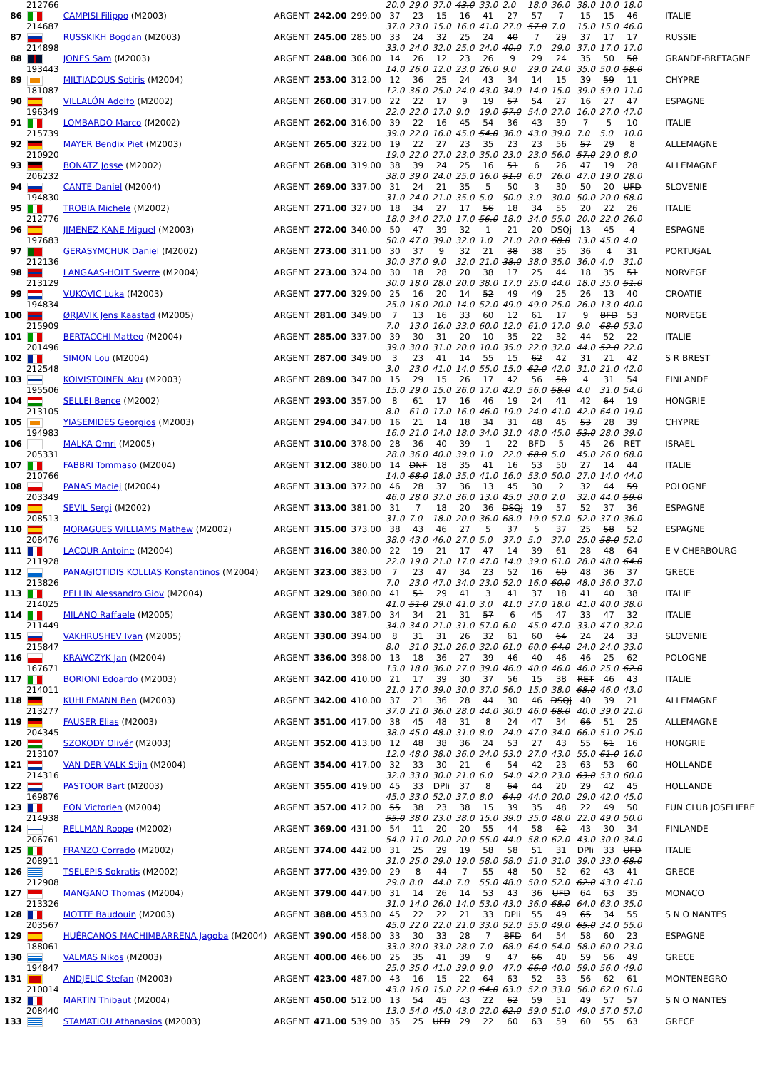| | 212766 | | | | | 20.0 | 29.0 | 37.0 | 43.0 | 33.0 | 2.0 | 18.0 | 36.0 | 38.0 | 10.0 | 18.0 | |
| 86 | | CAMPISI Filippo (M2003) | ARGENT | 242.00 | 299.00 | 37 | 23 | 15 | 16 | 41 | 27 | 57 | 7 | 15 | 15 | 46 | ITALIE |
| | 214687 | | | | | 37.0 | 23.0 | 15.0 | 16.0 | 41.0 | 27.0 | 57.0 | 7.0 | 15.0 | 15.0 | 46.0 | |
| 87 | | RUSSKIKH Bogdan (M2003) | ARGENT | 245.00 | 285.00 | 33 | 24 | 32 | 25 | 24 | 40 | 7 | 29 | 37 | 17 | 17 | RUSSIE |
| | 214898 | | | | | 33.0 | 24.0 | 32.0 | 25.0 | 24.0 | 40.0 | 7.0 | 29.0 | 37.0 | 17.0 | 17.0 | |
| 88 | | JONES Sam (M2003) | ARGENT | 248.00 | 306.00 | 14 | 26 | 12 | 23 | 26 | 9 | 29 | 24 | 35 | 50 | 58 | GRANDE-BRETAGNE |
| | 193443 | | | | | 14.0 | 26.0 | 12.0 | 23.0 | 26.0 | 9.0 | 29.0 | 24.0 | 35.0 | 50.0 | 58.0 | |
| 89 | | MILTIADOUS Sotiris (M2004) | ARGENT | 253.00 | 312.00 | 12 | 36 | 25 | 24 | 43 | 34 | 14 | 15 | 39 | 59 | 11 | CHYPRE |
| | 181087 | | | | | 12.0 | 36.0 | 25.0 | 24.0 | 43.0 | 34.0 | 14.0 | 15.0 | 39.0 | 59.0 | 11.0 | |
| 90 | | VILLALÓN Adolfo (M2002) | ARGENT | 260.00 | 317.00 | 22 | 22 | 17 | 9 | 19 | 57 | 54 | 27 | 16 | 27 | 47 | ESPAGNE |
| | 196349 | | | | | 22.0 | 22.0 | 17.0 | 9.0 | 19.0 | 57.0 | 54.0 | 27.0 | 16.0 | 27.0 | 47.0 | |
| 91 | | LOMBARDO Marco (M2002) | ARGENT | 262.00 | 316.00 | 39 | 22 | 16 | 45 | 54 | 36 | 43 | 39 | 7 | 5 | 10 | ITALIE |
| | 215739 | | | | | 39.0 | 22.0 | 16.0 | 45.0 | 54.0 | 36.0 | 43.0 | 39.0 | 7.0 | 5.0 | 10.0 | |
| 92 | | MAYER Bendix Piet (M2003) | ARGENT | 265.00 | 322.00 | 19 | 22 | 27 | 23 | 35 | 23 | 23 | 56 | 57 | 29 | 8 | ALLEMAGNE |
| | 210920 | | | | | 19.0 | 22.0 | 27.0 | 23.0 | 35.0 | 23.0 | 23.0 | 56.0 | 57.0 | 29.0 | 8.0 | |
| 93 | | BONATZ Josse (M2002) | ARGENT | 268.00 | 319.00 | 38 | 39 | 24 | 25 | 16 | 51 | 6 | 26 | 47 | 19 | 28 | ALLEMAGNE |
| | 206232 | | | | | 38.0 | 39.0 | 24.0 | 25.0 | 16.0 | 51.0 | 6.0 | 26.0 | 47.0 | 19.0 | 28.0 | |
| 94 | | CANTE Daniel (M2004) | ARGENT | 269.00 | 337.00 | 31 | 24 | 21 | 35 | 5 | 50 | 3 | 30 | 50 | 20 | UFD | SLOVENIE |
| | 194830 | | | | | 31.0 | 24.0 | 21.0 | 35.0 | 5.0 | 50.0 | 3.0 | 30.0 | 50.0 | 20.0 | 68.0 | |
| 95 | | TROBIA Michele (M2002) | ARGENT | 271.00 | 327.00 | 18 | 34 | 27 | 17 | 56 | 18 | 34 | 55 | 20 | 22 | 26 | ITALIE |
| | 212776 | | | | | 18.0 | 34.0 | 27.0 | 17.0 | 56.0 | 18.0 | 34.0 | 55.0 | 20.0 | 22.0 | 26.0 | |
| 96 | | JIMÉNEZ KANE Miguel (M2003) | ARGENT | 272.00 | 340.00 | 50 | 47 | 39 | 32 | 1 | 21 | 20 | DSQj | 13 | 45 | 4 | ESPAGNE |
| | 197683 | | | | | 50.0 | 47.0 | 39.0 | 32.0 | 1.0 | 21.0 | 20.0 | 68.0 | 13.0 | 45.0 | 4.0 | |
| 97 | | GERASYMCHUK Daniel (M2002) | ARGENT | 273.00 | 311.00 | 30 | 37 | 9 | 32 | 21 | 38 | 38 | 35 | 36 | 4 | 31 | PORTUGAL |
| | 212136 | | | | | 30.0 | 37.0 | 9.0 | 32.0 | 21.0 | 38.0 | 38.0 | 35.0 | 36.0 | 4.0 | 31.0 | |
| 98 | | LANGAAS-HOLT Sverre (M2004) | ARGENT | 273.00 | 324.00 | 30 | 18 | 28 | 20 | 38 | 17 | 25 | 44 | 18 | 35 | 51 | NORVEGE |
| | 213129 | | | | | 30.0 | 18.0 | 28.0 | 20.0 | 38.0 | 17.0 | 25.0 | 44.0 | 18.0 | 35.0 | 51.0 | |
| 99 | | VUKOVIC Luka (M2003) | ARGENT | 277.00 | 329.00 | 25 | 16 | 20 | 14 | 52 | 49 | 49 | 25 | 26 | 13 | 40 | CROATIE |
| | 194834 | | | | | 25.0 | 16.0 | 20.0 | 14.0 | 52.0 | 49.0 | 49.0 | 25.0 | 26.0 | 13.0 | 40.0 | |
| 100 | | ØRJAVIK Jens Kaastad (M2005) | ARGENT | 281.00 | 349.00 | 7 | 13 | 16 | 33 | 60 | 12 | 61 | 17 | 9 | BFD | 53 | NORVEGE |
| | 215909 | | | | | 7.0 | 13.0 | 16.0 | 33.0 | 60.0 | 12.0 | 61.0 | 17.0 | 9.0 | 68.0 | 53.0 | |
| 101 | | BERTACCHI Matteo (M2004) | ARGENT | 285.00 | 337.00 | 39 | 30 | 31 | 20 | 10 | 35 | 22 | 32 | 44 | 52 | 22 | ITALIE |
| | 201496 | | | | | 39.0 | 30.0 | 31.0 | 20.0 | 10.0 | 35.0 | 22.0 | 32.0 | 44.0 | 52.0 | 22.0 | |
| 102 | | SIMON Lou (M2004) | ARGENT | 287.00 | 349.00 | 3 | 23 | 41 | 14 | 55 | 15 | 62 | 42 | 31 | 21 | 42 | S R BREST |
| | 212548 | | | | | 3.0 | 23.0 | 41.0 | 14.0 | 55.0 | 15.0 | 62.0 | 42.0 | 31.0 | 21.0 | 42.0 | |
| 103 | | KOIVISTOINEN Aku (M2003) | ARGENT | 289.00 | 347.00 | 15 | 29 | 15 | 26 | 17 | 42 | 56 | 58 | 4 | 31 | 54 | FINLANDE |
| | 195506 | | | | | 15.0 | 29.0 | 15.0 | 26.0 | 17.0 | 42.0 | 56.0 | 58.0 | 4.0 | 31.0 | 54.0 | |
| 104 | | SELLEI Bence (M2002) | ARGENT | 293.00 | 357.00 | 8 | 61 | 17 | 16 | 46 | 19 | 24 | 41 | 42 | 64 | 19 | HONGRIE |
| | 213105 | | | | | 8.0 | 61.0 | 17.0 | 16.0 | 46.0 | 19.0 | 24.0 | 41.0 | 42.0 | 64.0 | 19.0 | |
| 105 | | YIASEMIDES Georgios (M2003) | ARGENT | 294.00 | 347.00 | 16 | 21 | 14 | 18 | 34 | 31 | 48 | 45 | 53 | 28 | 39 | CHYPRE |
| | 194983 | | | | | 16.0 | 21.0 | 14.0 | 18.0 | 34.0 | 31.0 | 48.0 | 45.0 | 53.0 | 28.0 | 39.0 | |
| 106 | | MALKA Omri (M2005) | ARGENT | 310.00 | 378.00 | 28 | 36 | 40 | 39 | 1 | 22 | BFD | 5 | 45 | 26 | RET | ISRAEL |
| | 205331 | | | | | 28.0 | 36.0 | 40.0 | 39.0 | 1.0 | 22.0 | 68.0 | 5.0 | 45.0 | 26.0 | 68.0 | |
| 107 | | FABBRI Tommaso (M2004) | ARGENT | 312.00 | 380.00 | 14 | DNF | 18 | 35 | 41 | 16 | 53 | 50 | 27 | 14 | 44 | ITALIE |
| | 210766 | | | | | 14.0 | 68.0 | 18.0 | 35.0 | 41.0 | 16.0 | 53.0 | 50.0 | 27.0 | 14.0 | 44.0 | |
| 108 | | PANAS Maciej (M2004) | ARGENT | 313.00 | 372.00 | 46 | 28 | 37 | 36 | 13 | 45 | 30 | 2 | 32 | 44 | 59 | POLOGNE |
| | 203349 | | | | | 46.0 | 28.0 | 37.0 | 36.0 | 13.0 | 45.0 | 30.0 | 2.0 | 32.0 | 44.0 | 59.0 | |
| 109 | | SEVIL Sergi (M2002) | ARGENT | 313.00 | 381.00 | 31 | 7 | 18 | 20 | 36 | DSQj | 19 | 57 | 52 | 37 | 36 | ESPAGNE |
| | 208513 | | | | | 31.0 | 7.0 | 18.0 | 20.0 | 36.0 | 68.0 | 19.0 | 57.0 | 52.0 | 37.0 | 36.0 | |
| 110 | | MORAGUES WILLIAMS Mathew (M2002) | ARGENT | 315.00 | 373.00 | 38 | 43 | 46 | 27 | 5 | 37 | 5 | 37 | 25 | 58 | 52 | ESPAGNE |
| | 208476 | | | | | 38.0 | 43.0 | 46.0 | 27.0 | 5.0 | 37.0 | 5.0 | 37.0 | 25.0 | 58.0 | 52.0 | |
| 111 | | LACOUR Antoine (M2004) | ARGENT | 316.00 | 380.00 | 22 | 19 | 21 | 17 | 47 | 14 | 39 | 61 | 28 | 48 | 64 | E V CHERBOURG |
| | 211928 | | | | | 22.0 | 19.0 | 21.0 | 17.0 | 47.0 | 14.0 | 39.0 | 61.0 | 28.0 | 48.0 | 64.0 | |
| 112 | | PANAGIOTIDIS KOLLIAS Konstantinos (M2004) | ARGENT | 323.00 | 383.00 | 7 | 23 | 47 | 34 | 23 | 52 | 16 | 60 | 48 | 36 | 37 | GRECE |
| | 213826 | | | | | 7.0 | 23.0 | 47.0 | 34.0 | 23.0 | 52.0 | 16.0 | 60.0 | 48.0 | 36.0 | 37.0 | |
| 113 | | PELLIN Alessandro Giov (M2004) | ARGENT | 329.00 | 380.00 | 41 | 51 | 29 | 41 | 3 | 41 | 37 | 18 | 41 | 40 | 38 | ITALIE |
| | 214025 | | | | | 41.0 | 51.0 | 29.0 | 41.0 | 3.0 | 41.0 | 37.0 | 18.0 | 41.0 | 40.0 | 38.0 | |
| 114 | | MILANO Raffaele (M2005) | ARGENT | 330.00 | 387.00 | 34 | 34 | 21 | 31 | 57 | 6 | 45 | 47 | 33 | 47 | 32 | ITALIE |
| | 211449 | | | | | 34.0 | 34.0 | 21.0 | 31.0 | 57.0 | 6.0 | 45.0 | 47.0 | 33.0 | 47.0 | 32.0 | |
| 115 | | VAKHRUSHEV Ivan (M2005) | ARGENT | 330.00 | 394.00 | 8 | 31 | 31 | 26 | 32 | 61 | 60 | 64 | 24 | 24 | 33 | SLOVENIE |
| | 215847 | | | | | 8.0 | 31.0 | 31.0 | 26.0 | 32.0 | 61.0 | 60.0 | 64.0 | 24.0 | 24.0 | 33.0 | |
| 116 | | KRAWCZYK Jan (M2004) | ARGENT | 336.00 | 398.00 | 13 | 18 | 36 | 27 | 39 | 46 | 40 | 46 | 46 | 25 | 62 | POLOGNE |
| | 167671 | | | | | 13.0 | 18.0 | 36.0 | 27.0 | 39.0 | 46.0 | 40.0 | 46.0 | 46.0 | 25.0 | 62.0 | |
| 117 | | BORIONI Edoardo (M2003) | ARGENT | 342.00 | 410.00 | 21 | 17 | 39 | 30 | 37 | 56 | 15 | 38 | RET | 46 | 43 | ITALIE |
| | 214011 | | | | | 21.0 | 17.0 | 39.0 | 30.0 | 37.0 | 56.0 | 15.0 | 38.0 | 68.0 | 46.0 | 43.0 | |
| 118 | | KUHLEMANN Ben (M2003) | ARGENT | 342.00 | 410.00 | 37 | 21 | 36 | 28 | 44 | 30 | 46 | DSQj | 40 | 39 | 21 | ALLEMAGNE |
| | 213277 | | | | | 37.0 | 21.0 | 36.0 | 28.0 | 44.0 | 30.0 | 46.0 | 68.0 | 40.0 | 39.0 | 21.0 | |
| 119 | | FAUSER Elias (M2003) | ARGENT | 351.00 | 417.00 | 38 | 45 | 48 | 31 | 8 | 24 | 47 | 34 | 66 | 51 | 25 | ALLEMAGNE |
| | 204345 | | | | | 38.0 | 45.0 | 48.0 | 31.0 | 8.0 | 24.0 | 47.0 | 34.0 | 66.0 | 51.0 | 25.0 | |
| 120 | | SZOKODY Olivér (M2003) | ARGENT | 352.00 | 413.00 | 12 | 48 | 38 | 36 | 24 | 53 | 27 | 43 | 55 | 61 | 16 | HONGRIE |
| | 213107 | | | | | 12.0 | 48.0 | 38.0 | 36.0 | 24.0 | 53.0 | 27.0 | 43.0 | 55.0 | 61.0 | 16.0 | |
| 121 | | VAN DER VALK Stijn (M2004) | ARGENT | 354.00 | 417.00 | 32 | 33 | 30 | 21 | 6 | 54 | 42 | 23 | 63 | 53 | 60 | HOLLANDE |
| | 214316 | | | | | 32.0 | 33.0 | 30.0 | 21.0 | 6.0 | 54.0 | 42.0 | 23.0 | 63.0 | 53.0 | 60.0 | |
| 122 | | PASTOOR Bart (M2003) | ARGENT | 355.00 | 419.00 | 45 | 33 | DPIi | 37 | 8 | 64 | 44 | 20 | 29 | 42 | 45 | HOLLANDE |
| | 169876 | | | | | 45.0 | 33.0 | 52.0 | 37.0 | 8.0 | 64.0 | 44.0 | 20.0 | 29.0 | 42.0 | 45.0 | |
| 123 | | EON Victorien (M2004) | ARGENT | 357.00 | 412.00 | 55 | 38 | 23 | 38 | 15 | 39 | 35 | 48 | 22 | 49 | 50 | FUN CLUB JOSELIERE |
| | 214938 | | | | | 55.0 | 38.0 | 23.0 | 38.0 | 15.0 | 39.0 | 35.0 | 48.0 | 22.0 | 49.0 | 50.0 | |
| 124 | | RELLMAN Roope (M2002) | ARGENT | 369.00 | 431.00 | 54 | 11 | 20 | 20 | 55 | 44 | 58 | 62 | 43 | 30 | 34 | FINLANDE |
| | 206761 | | | | | 54.0 | 11.0 | 20.0 | 20.0 | 55.0 | 44.0 | 58.0 | 62.0 | 43.0 | 30.0 | 34.0 | |
| 125 | | FRANZO Corrado (M2002) | ARGENT | 374.00 | 442.00 | 31 | 25 | 29 | 19 | 58 | 58 | 51 | 31 | DPIi | 33 | UFD | ITALIE |
| | 208911 | | | | | 31.0 | 25.0 | 29.0 | 19.0 | 58.0 | 58.0 | 51.0 | 31.0 | 39.0 | 33.0 | 68.0 | |
| 126 | | TSELEPIS Sokratis (M2002) | ARGENT | 377.00 | 439.00 | 29 | 8 | 44 | 7 | 55 | 48 | 50 | 52 | 62 | 43 | 41 | GRECE |
| | 212908 | | | | | 29.0 | 8.0 | 44.0 | 7.0 | 55.0 | 48.0 | 50.0 | 52.0 | 62.0 | 43.0 | 41.0 | |
| 127 | | MANGANO Thomas (M2004) | ARGENT | 379.00 | 447.00 | 31 | 14 | 26 | 14 | 53 | 43 | 36 | UFD | 64 | 63 | 35 | MONACO |
| | 213326 | | | | | 31.0 | 14.0 | 26.0 | 14.0 | 53.0 | 43.0 | 36.0 | 68.0 | 64.0 | 63.0 | 35.0 | |
| 128 | | MOTTE Baudouin (M2003) | ARGENT | 388.00 | 453.00 | 45 | 22 | 22 | 21 | 33 | DPIi | 55 | 49 | 65 | 34 | 55 | S N O NANTES |
| | 203567 | | | | | 45.0 | 22.0 | 22.0 | 21.0 | 33.0 | 52.0 | 55.0 | 49.0 | 65.0 | 34.0 | 55.0 | |
| 129 | | HUÉRCANOS MACHIMBARRENA Jagoba (M2004) | ARGENT | 390.00 | 458.00 | 33 | 30 | 33 | 28 | 7 | BFD | 64 | 54 | 58 | 60 | 23 | ESPAGNE |
| | 188061 | | | | | 33.0 | 30.0 | 33.0 | 28.0 | 7.0 | 68.0 | 64.0 | 54.0 | 58.0 | 60.0 | 23.0 | |
| 130 | | VALMAS Nikos (M2003) | ARGENT | 400.00 | 466.00 | 25 | 35 | 41 | 39 | 9 | 47 | 66 | 40 | 59 | 56 | 49 | GRECE |
| | 194847 | | | | | 25.0 | 35.0 | 41.0 | 39.0 | 9.0 | 47.0 | 66.0 | 40.0 | 59.0 | 56.0 | 49.0 | |
| 131 | | ANDJELIC Stefan (M2003) | ARGENT | 423.00 | 487.00 | 43 | 16 | 15 | 22 | 64 | 63 | 52 | 33 | 56 | 62 | 61 | MONTENEGRO |
| | 210014 | | | | | 43.0 | 16.0 | 15.0 | 22.0 | 64.0 | 63.0 | 52.0 | 33.0 | 56.0 | 62.0 | 61.0 | |
| 132 | | MARTIN Thibaut (M2004) | ARGENT | 450.00 | 512.00 | 13 | 54 | 45 | 43 | 22 | 62 | 59 | 51 | 49 | 57 | 57 | S N O NANTES |
| | 208440 | | | | | 13.0 | 54.0 | 45.0 | 43.0 | 22.0 | 62.0 | 59.0 | 51.0 | 49.0 | 57.0 | 57.0 | |
| 133 | | STAMATIOU Athanasios (M2003) | ARGENT | 471.00 | 539.00 | 35 | 25 | UFD | 29 | 22 | 60 | 63 | 59 | 60 | 55 | 63 | GRECE |